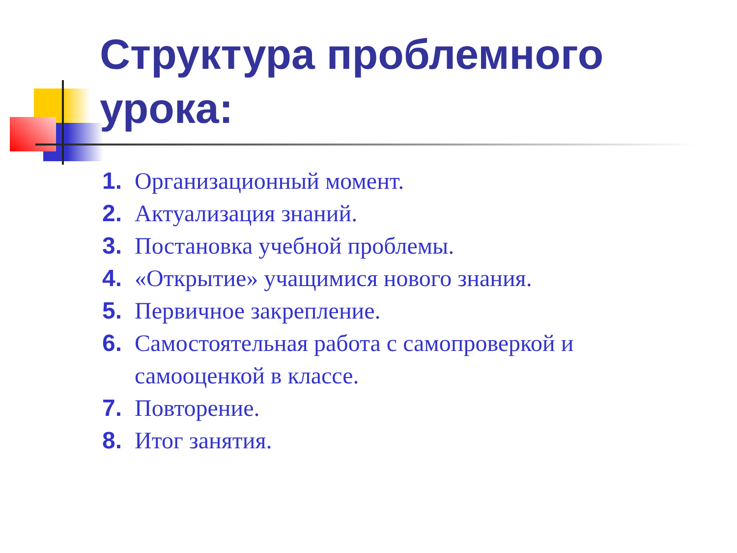Структура проблемного урока:
1. Организационный момент.
2. Актуализация знаний.
3. Постановка учебной проблемы.
4. «Открытие» учащимися нового знания.
5. Первичное закрепление.
6. Самостоятельная работа с самопроверкой и самооценкой в классе.
7. Повторение.
8. Итог занятия.